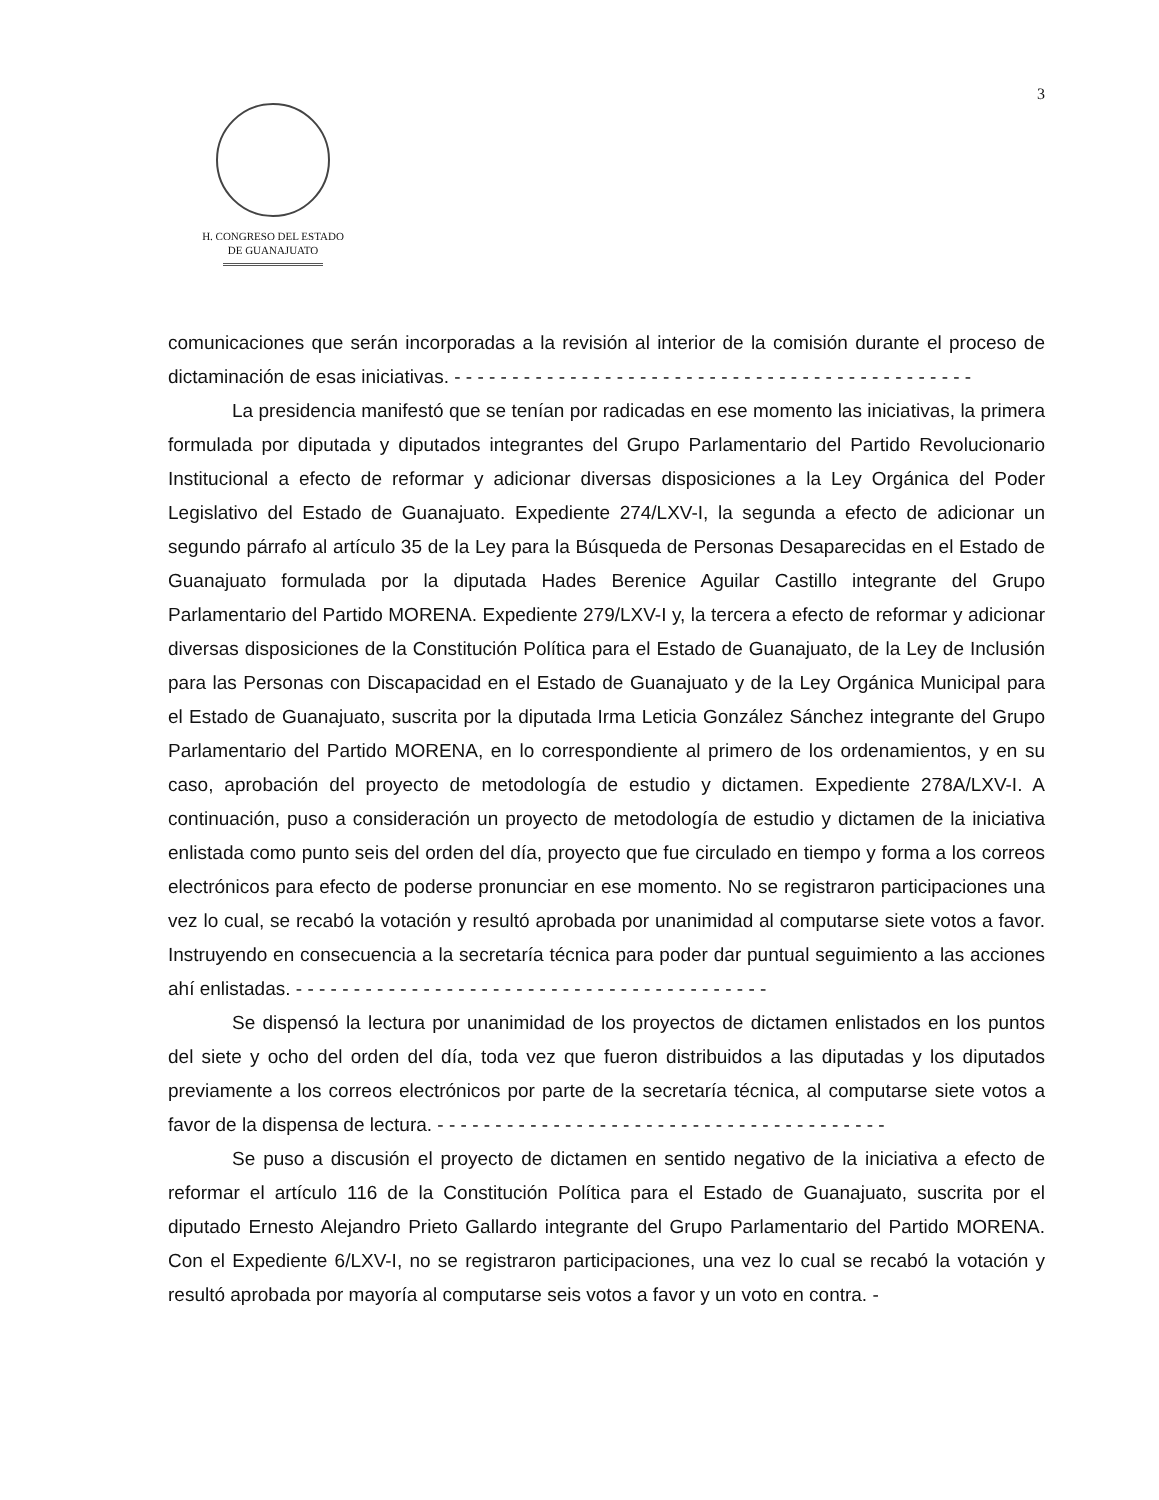3
H. CONGRESO DEL ESTADO
DE GUANAJUATO
comunicaciones que serán incorporadas a la revisión al interior de la comisión durante el proceso de dictaminación de esas iniciativas. - - - - - - - - - - - - - - - - - - - - - - - - - - - - - - - - - - - - - - - - - - - - -
La presidencia manifestó que se tenían por radicadas en ese momento las iniciativas, la primera formulada por diputada y diputados integrantes del Grupo Parlamentario del Partido Revolucionario Institucional a efecto de reformar y adicionar diversas disposiciones a la Ley Orgánica del Poder Legislativo del Estado de Guanajuato. Expediente 274/LXV-I, la segunda a efecto de adicionar un segundo párrafo al artículo 35 de la Ley para la Búsqueda de Personas Desaparecidas en el Estado de Guanajuato formulada por la diputada Hades Berenice Aguilar Castillo integrante del Grupo Parlamentario del Partido MORENA. Expediente 279/LXV-I y, la tercera a efecto de reformar y adicionar diversas disposiciones de la Constitución Política para el Estado de Guanajuato, de la Ley de Inclusión para las Personas con Discapacidad en el Estado de Guanajuato y de la Ley Orgánica Municipal para el Estado de Guanajuato, suscrita por la diputada Irma Leticia González Sánchez integrante del Grupo Parlamentario del Partido MORENA, en lo correspondiente al primero de los ordenamientos, y en su caso, aprobación del proyecto de metodología de estudio y dictamen. Expediente 278A/LXV-I. A continuación, puso a consideración un proyecto de metodología de estudio y dictamen de la iniciativa enlistada como punto seis del orden del día, proyecto que fue circulado en tiempo y forma a los correos electrónicos para efecto de poderse pronunciar en ese momento. No se registraron participaciones una vez lo cual, se recabó la votación y resultó aprobada por unanimidad al computarse siete votos a favor. Instruyendo en consecuencia a la secretaría técnica para poder dar puntual seguimiento a las acciones ahí enlistadas. - - - - - - - - - - - - - - - - - - - - - - - - - - - - - - - - - - - - - - - - -
Se dispensó la lectura por unanimidad de los proyectos de dictamen enlistados en los puntos del siete y ocho del orden del día, toda vez que fueron distribuidos a las diputadas y los diputados previamente a los correos electrónicos por parte de la secretaría técnica, al computarse siete votos a favor de la dispensa de lectura. - - - - - - - - - - - - - - - - - - - - - - - - - - - - - - - - - - - - - - -
Se puso a discusión el proyecto de dictamen en sentido negativo de la iniciativa a efecto de reformar el artículo 116 de la Constitución Política para el Estado de Guanajuato, suscrita por el diputado Ernesto Alejandro Prieto Gallardo integrante del Grupo Parlamentario del Partido MORENA. Con el Expediente 6/LXV-I, no se registraron participaciones, una vez lo cual se recabó la votación y resultó aprobada por mayoría al computarse seis votos a favor y un voto en contra. -